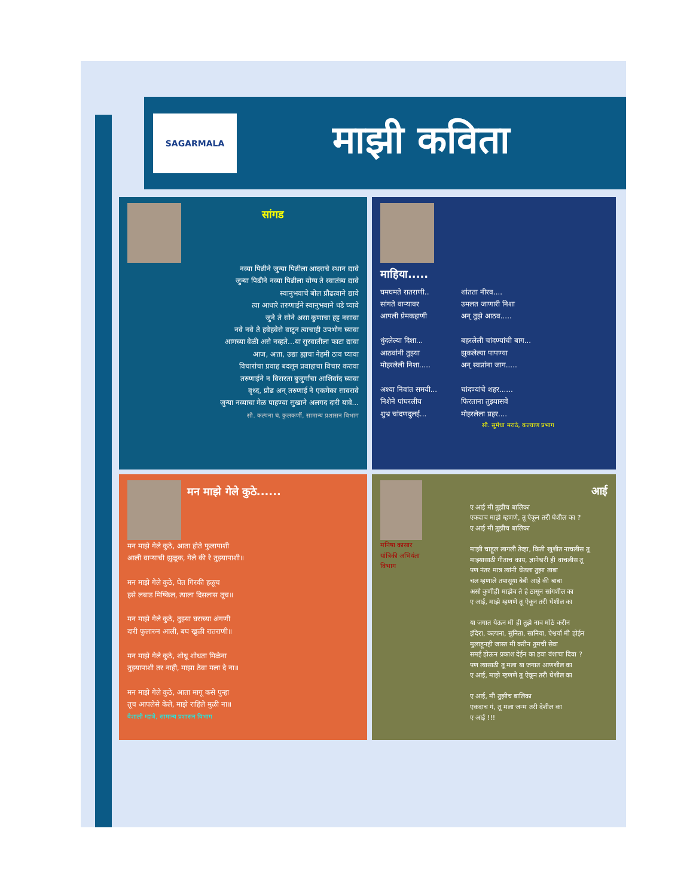SAGARMALA
माझी कविता
सांगड
नव्या पिढीने जुन्या पिढीला आदराचे स्थान द्यावे
जुन्या पिढीने नव्या पिढीला योग्य ते स्वातंत्र्य द्यावे
स्वानुभवाचे बोल प्रौढत्वाने द्यावे
त्या आधारे तरुणाईने स्वानुभवाने धडे घ्यावे
जुने ते सोने असा कुणाचा हट्ट नसावा
नवे नवे ते हवेहवेसे वाटून त्याचाही उपभोग घ्यावा
आमच्या वेळी असे नव्हते...या सुरवातीला फाटा द्यावा
आज, अत्ता, उद्या ह्याचा नेहमी ठाव घ्यावा
विचारांचा प्रवाह बदलून प्रवाहाचा विचार करावा
तरुणाईने न विसरता बुजुर्गांचा आशिर्वाद घ्यावा
वृध्द, प्रौढ अन् तरुणाई ने एकमेका सावरावे
जुन्या नव्याचा मेळ पाहण्या सुखाने अलगद दारी यावे...
सौ. कल्पना चं. कुलकर्णी, सामान्य प्रशासन विभाग
माहिया.....
घमघमते रातराणी..
सांगते वाऱ्यावर
आपली प्रेमकहाणी
धुंदलेल्या दिशा...
आठवांनी तुझ्या
मोहरलेली निशा.....
अश्या निवांत समयी...
निशेने पांघरलीय
शुभ्र चांदणदुलई...
शांतता नीरव....
उमलत जाणारी निशा
अन् तुझे आठव.....
बहरलेली चांदण्यांची बाग...
झुकलेल्या पापण्या
अन् स्वप्नांना जाग.....
चांदण्यांचे शहर......
फिरताना तुझ्यासवे
मोहरलेला प्रहर....
सौ. सुमेधा मराठे, कल्याण प्रभाग
मन माझे गेले कुठे......
मन माझे गेले कुठे, आता होते फुलापाशी
आली वाऱ्याची झुळूक, गेले की रे तुझ्यापाशी॥
मन माझे गेले कुठे, घेत गिरकी हळूच
हसे लबाड मिष्किल, त्याला दिसलास तूच॥
मन माझे गेले कुठे, तुझ्या घराच्या अंगणी
दारी फुलारुन आली, बघ खुळी रातराणी॥
मन माझे गेले कुठे, शोधू शोधता मिळेना
तुझ्यापाशी तर नाही, माझा ठेवा मला दे ना॥
मन माझे गेले कुठे, आता मागू कसे पुन्हा
तूच आपलेसे केले, माझे राहिले मुळी ना॥
वैशाली म्हात्रे, सामान्य प्रशासन विभाग
मनिषा कासार
यांत्रिकी अभियंता विभाग
आई
ए आई मी तुझीच बालिका
एकदाच माझे म्हणणे, तू ऐकून तरी घेशील का ?
ए आई मी तुझीच बालिका
माझी चाहूल लागली तेव्हा, किती खुशीत नाचलीस तू
माझ्यासाठी गीताच काय, ज्ञानेश्वरी ही वाचलीस तू
पण नंतर मात्र त्यांनी घेतला तुझा ताबा
चल म्हणाले तपासूया बेबी आहे की बाबा
असो कुणीही माझेच ते हे ठासून सांगशील का
ए आई, माझे म्हणणे तू ऐकून तरी घेशील का
या जगात येऊन मी ही तुझे नाव मोठे करीन
इंदिरा, कल्पना, सुनिता, सानिया, ऐश्वर्या मी होईन
मुलाहूनही जास्त मी करीन तुमची सेवा
समई होऊन प्रकाश देईन का हवा वंशाचा दिवा ?
पण त्यासाठी तू मला या जगात आणशील का
ए आई, माझे म्हणणे तू ऐकून तरी घेशील का
ए आई, मी तुझीच बालिका
एकदाच गं, तू मला जन्म तरी देशील का
ए आई !!!